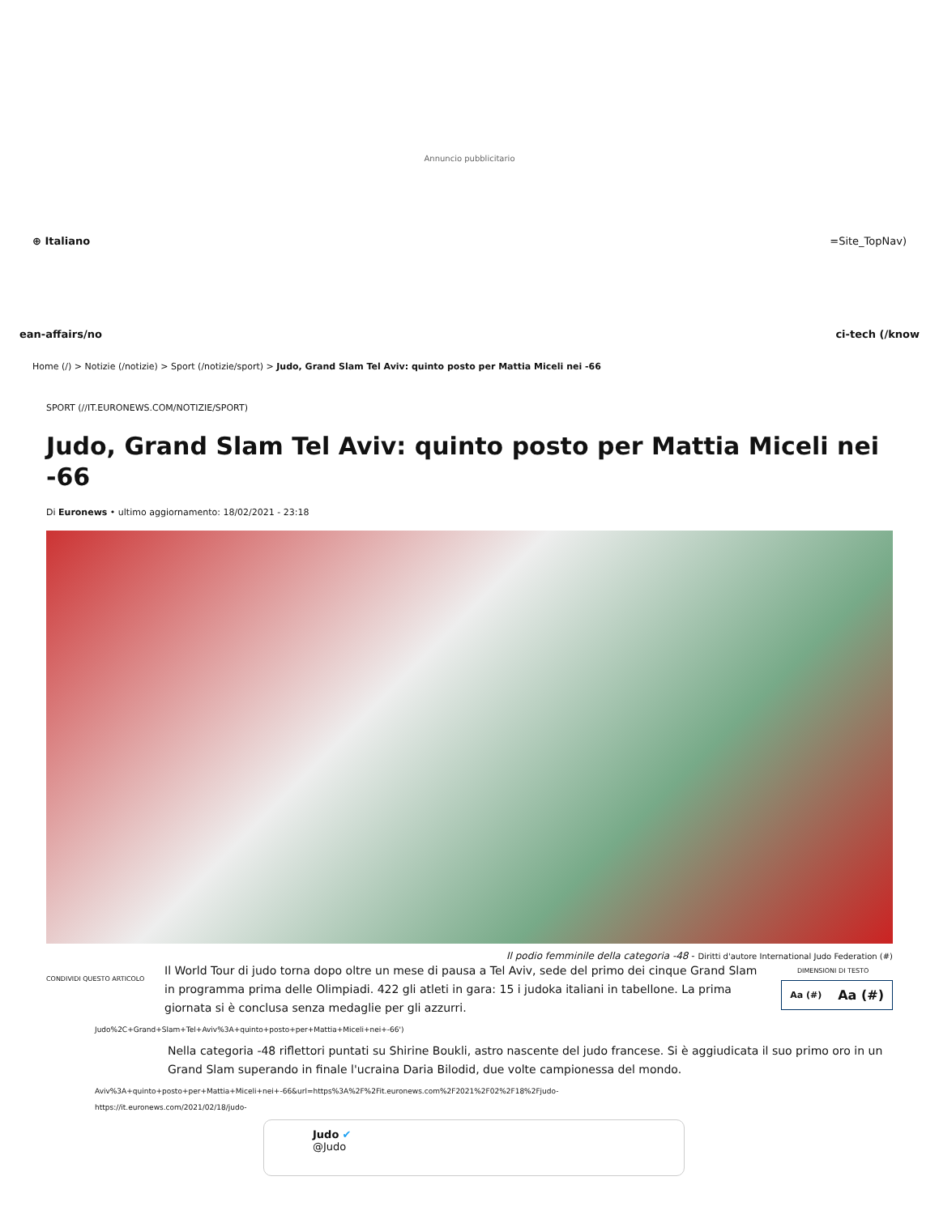Annuncio pubblicitario
⊕ Italiano =Site_TopNav)
ean-affairs/no ci-tech (/know
Home (/) > Notizie (/notizie) > Sport (/notizie/sport) > Judo, Grand Slam Tel Aviv: quinto posto per Mattia Miceli nei -66
SPORT (//IT.EURONEWS.COM/NOTIZIE/SPORT)
Judo, Grand Slam Tel Aviv: quinto posto per Mattia Miceli nei -66
Di Euronews • ultimo aggiornamento: 18/02/2021 - 23:18
Il podio femminile della categoria -48 - Diritti d'autore International Judo Federation (#)
CONDIVIDI QUESTO ARTICOLO
Il World Tour di judo torna dopo oltre un mese di pausa a Tel Aviv, sede del primo dei cinque Grand Slam in programma prima delle Olimpiadi. 422 gli atleti in gara: 15 i judoka italiani in tabellone. La prima giornata si è conclusa senza medaglie per gli azzurri.
DIMENSIONI DI TESTO
Aa (#) Aa (#)
Judo%2C+Grand+Slam+Tel+Aviv%3A+quinto+posto+per+Mattia+Miceli+nei+-66')
Nella categoria -48 riflettori puntati su Shirine Boukli, astro nascente del judo francese. Si è aggiudicata il suo primo oro in un Grand Slam superando in finale l'ucraina Daria Bilodid, due volte campionessa del mondo.
Aviv%3A+quinto+posto+per+Mattia+Miceli+nei+-66&url=https%3A%2F%2Fit.euronews.com%2F2021%2F02%2F18%2Fjudo-
https://it.euronews.com/2021/02/18/judo-
Judo ✔
@Judo